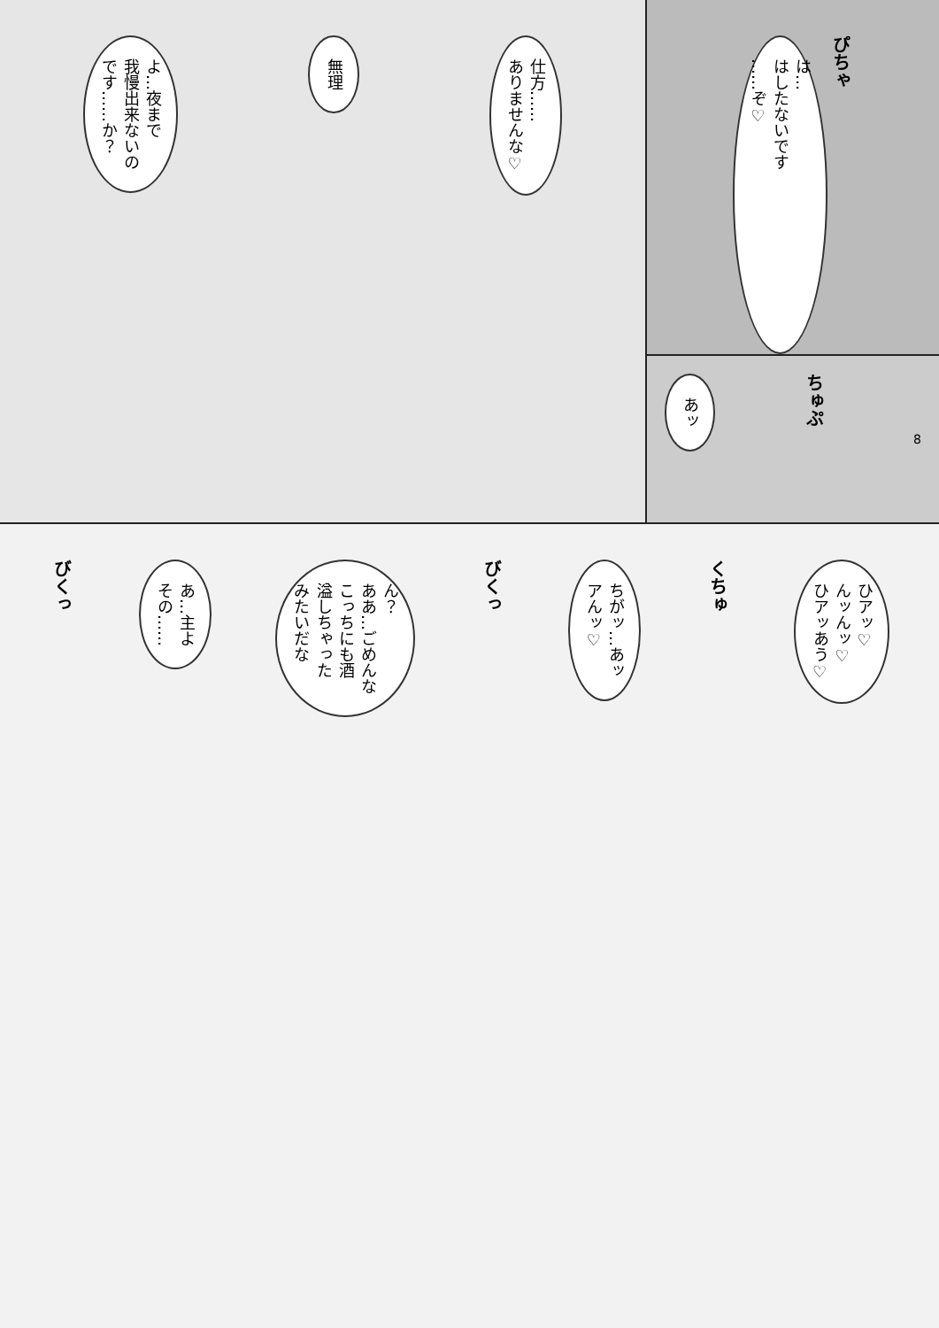よ…夜まで
我慢出来ないの
です……か？
無理
仕方……
ありませんな♡
は…
はしたないです
……ぞ♡
ぴちゃ
あッ
ちゅぷ
8
びくっ
あ…主よ
その……
ん？
ああ…ごめんな
こっちにも酒
溢しちゃった
みたいだな
びくっ
ちがッ…あッ
アんッ♡
くちゅ
ひアッ♡
んッんッ♡
ひアッあう♡